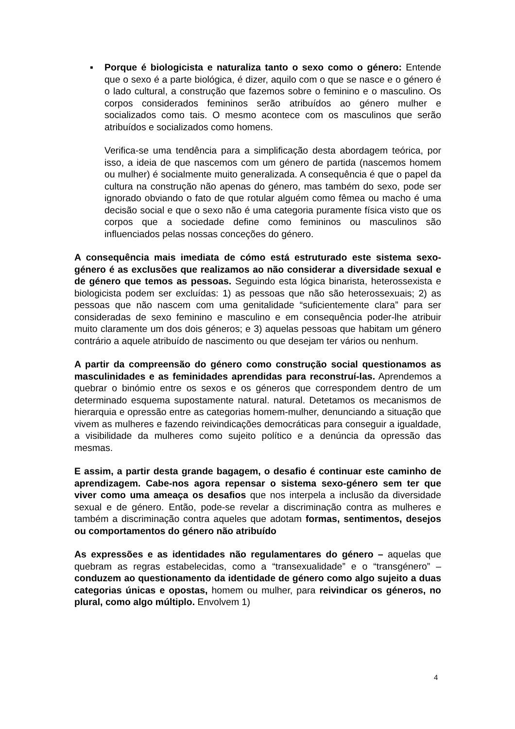▪ Porque é biologicista e naturaliza tanto o sexo como o género: Entende que o sexo é a parte biológica, é dizer, aquilo com o que se nasce e o género é o lado cultural, a construção que fazemos sobre o feminino e o masculino. Os corpos considerados femininos serão atribuídos ao género mulher e socializados como tais. O mesmo acontece com os masculinos que serão atribuídos e socializados como homens.
Verifica-se uma tendência para a simplificação desta abordagem teórica, por isso, a ideia de que nascemos com um género de partida (nascemos homem ou mulher) é socialmente muito generalizada. A consequência é que o papel da cultura na construção não apenas do género, mas também do sexo, pode ser ignorado obviando o fato de que rotular alguém como fêmea ou macho é uma decisão social e que o sexo não é uma categoria puramente física visto que os corpos que a sociedade define como femininos ou masculinos são influenciados pelas nossas conceções do género.
A consequência mais imediata de cómo está estruturado este sistema sexo-género é as exclusões que realizamos ao não considerar a diversidade sexual e de género que temos as pessoas. Seguindo esta lógica binarista, heterossexista e biologicista podem ser excluídas: 1) as pessoas que não são heterossexuais; 2) as pessoas que não nascem com uma genitalidade “suficientemente clara” para ser consideradas de sexo feminino e masculino e em consequência poder-lhe atribuir muito claramente um dos dois géneros; e 3) aquelas pessoas que habitam um género contrário a aquele atribuído de nascimento ou que desejam ter vários ou nenhum.
A partir da compreensão do género como construção social questionamos as masculinidades e as feminidades aprendidas para reconstruí-las. Aprendemos a quebrar o binómio entre os sexos e os géneros que correspondem dentro de um determinado esquema supostamente natural. natural. Detetamos os mecanismos de hierarquia e opressão entre as categorias homem-mulher, denunciando a situação que vivem as mulheres e fazendo reivindicações democráticas para conseguir a igualdade, a visibilidade da mulheres como sujeito político e a denúncia da opressão das mesmas.
E assim, a partir desta grande bagagem, o desafio é continuar este caminho de aprendizagem. Cabe-nos agora repensar o sistema sexo-género sem ter que viver como uma ameaça os desafios que nos interpela a inclusão da diversidade sexual e de género. Então, pode-se revelar a discriminação contra as mulheres e também a discriminação contra aqueles que adotam formas, sentimentos, desejos ou comportamentos do género não atribuído
As expressões e as identidades não regulamentares do género – aquelas que quebram as regras estabelecidas, como a “transexualidade” e o “transgénero” – conduzem ao questionamento da identidade de género como algo sujeito a duas categorias únicas e opostas, homem ou mulher, para reivindicar os géneros, no plural, como algo múltiplo. Envolvem 1)
4